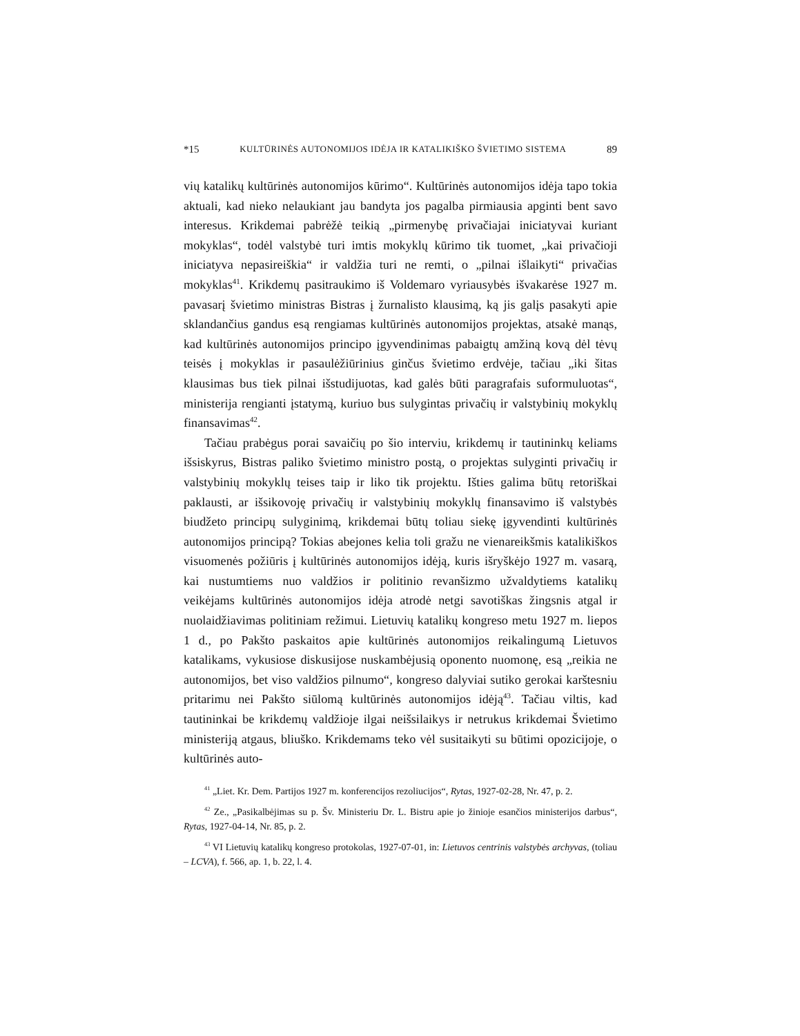*15 KULTŪRINĖS AUTONOMIJOS IDĖJA IR KATALIKIŠKO ŠVIETIMO SISTEMA 89
vių katalikų kultūrinės autonomijos kūrimo“. Kultūrinės autonomijos idėja tapo tokia aktuali, kad nieko nelaukiant jau bandyta jos pagalba pirmiausia apginti bent savo interesus. Krikdemai pabrėžė teikią „pirmenybę privačiajai iniciatyvai kuriant mokyklas“, todėl valstybė turi imtis mokyklų kūrimo tik tuomet, „kai privačioji iniciatyva nepasireiškia“ ir valdžia turi ne remti, o „pilnai išlaikyti“ privačias mokyklas<sup>41</sup>. Krikdemų pasitraukimo iš Voldemaro vyriausybės išvakarėse 1927 m. pavasarį švietimo ministras Bistras į žurnalisto klausimą, ką jis galįs pasakyti apie sklandančius gandus esą rengiamas kultūrinės autonomijos projektas, atsakė manąs, kad kultūrinės autonomijos principo įgyvendinimas pabaigtų amžiną kovą dėl tėvų teisės į mokyklas ir pasaulėžiūrinius ginčus švietimo erdvėje, tačiau „iki šitas klausimas bus tiek pilnai išstudijuotas, kad galės būti paragrafais suformuluotas“, ministerija rengianti įstatymą, kuriuo bus sulygintas privačių ir valstybinių mokyklų finansavimas<sup>42</sup>.
Tačiau prabėgus porai savaičių po šio interviu, krikdemų ir tautininkų keliams išsiskyrus, Bistras paliko švietimo ministro postą, o projektas sulyginti privačių ir valstybinių mokyklų teises taip ir liko tik projektu. Išties galima būtų retoriškai paklausti, ar išsikovoję privačių ir valstybinių mokyklų finansavimo iš valstybės biudžeto principų sulyginimą, krikdemai būtų toliau siekę įgyvendinti kultūrinės autonomijos principą? Tokias abejones kelia toli gražu ne vienareikšmis katalikiškos visuomenės požiūris į kultūrinės autonomijos idėją, kuris išryškėjo 1927 m. vasarą, kai nustumtiems nuo valdžios ir politinio revanšizmo užvaldytiems katalikų veikėjams kultūrinės autonomijos idėja atrodė netgi savotiškas žingsnis atgal ir nuolaidžiavimas politiniam režimui. Lietuvių katalikų kongreso metu 1927 m. liepos 1 d., po Pakšto paskaitos apie kultūrinės autonomijos reikalingumą Lietuvos katalikams, vykusiose diskusijose nuskambėjusią oponento nuomonę, esą „reikia ne autonomijos, bet viso valdžios pilnumo“, kongreso dalyviai sutiko gerokai karštesniu pritarimu nei Pakšto siūlomą kultūrinės autonomijos idėją<sup>43</sup>. Tačiau viltis, kad tautininkai be krikdemų valdžioje ilgai neišsilaikys ir netrukus krikdemai Švietimo ministeriją atgaus, bliuško. Krikdemams teko vėl susitaikyti su būtimi opozicijoje, o kultūrinės auto-
<sup>41</sup> „Liet. Kr. Dem. Partijos 1927 m. konferencijos rezoliucijos“, Rytas, 1927-02-28, Nr. 47, p. 2.
<sup>42</sup> Ze., „Pasikalbėjimas su p. Šv. Ministeriu Dr. L. Bistru apie jo žinioje esančios ministerijos darbus“, Rytas, 1927-04-14, Nr. 85, p. 2.
<sup>43</sup> VI Lietuvių katalikų kongreso protokolas, 1927-07-01, in: Lietuvos centrinis valstybės archyvas, (toliau – LCVA), f. 566, ap. 1, b. 22, l. 4.